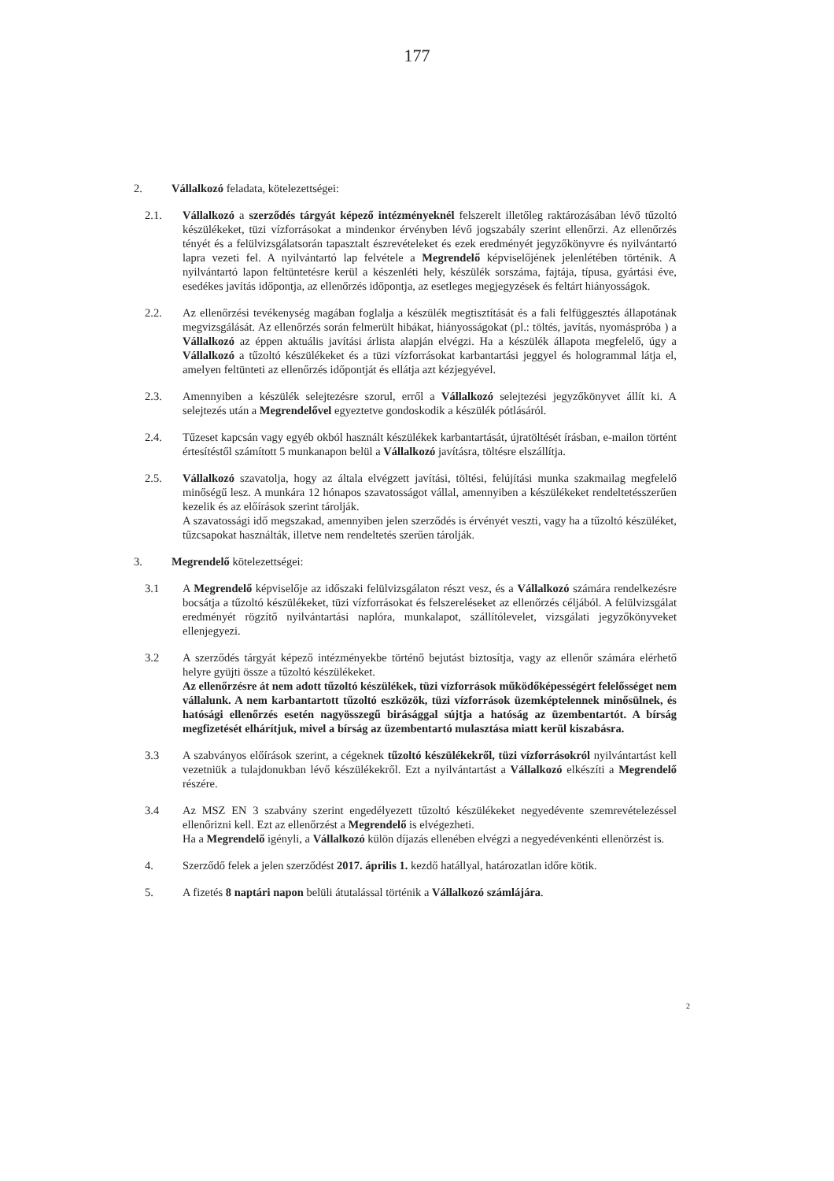177
2. Vállalkozó feladata, kötelezettségei:
2.1. Vállalkozó a szerződés tárgyát képező intézményeknél felszerelt illetőleg raktározásában lévő tűzoltó készülékeket, tüzi vízforrásokat a mindenkor érvényben lévő jogszabály szerint ellenőrzi. Az ellenőrzés tényét és a felülvizsgálatsorán tapasztalt észrevételeket és ezek eredményét jegyzőkönyvre és nyilvántartó lapra vezeti fel. A nyilvántartó lap felvétele a Megrendelő képviselőjének jelenlétében történik. A nyilvántartó lapon feltüntetésre kerül a készenléti hely, készülék sorszáma, fajtája, típusa, gyártási éve, esedékes javítás időpontja, az ellenőrzés időpontja, az esetleges megjegyzések és feltárt hiányosságok.
2.2. Az ellenőrzési tevékenység magában foglalja a készülék megtisztítását és a fali felfüggesztés állapotának megvizsgálását. Az ellenőrzés során felmerült hibákat, hiányosságokat (pl.: töltés, javítás, nyomáspróba ) a Vállalkozó az éppen aktuális javítási árlista alapján elvégzi. Ha a készülék állapota megfelelő, úgy a Vállalkozó a tűzoltó készülékeket és a tüzi vízforrásokat karbantartási jeggyel és hologrammal látja el, amelyen feltünteti az ellenőrzés időpontját és ellátja azt kézjegyével.
2.3. Amennyiben a készülék selejtezésre szorul, erről a Vállalkozó selejtezési jegyzőkönyvet állít ki. A selejtezés után a Megrendelővel egyeztetve gondoskodik a készülék pótlásáról.
2.4. Tűzeset kapcsán vagy egyéb okból használt készülékek karbantartását, újratöltését írásban, e-mailon történt értesítéstől számított 5 munkanapon belül a Vállalkozó javításra, töltésre elszállítja.
2.5. Vállalkozó szavatolja, hogy az általa elvégzett javítási, töltési, felújítási munka szakmailag megfelelő minőségű lesz. A munkára 12 hónapos szavatosságot vállal, amennyiben a készülékeket rendeltetésszerűen kezelik és az előírások szerint tárolják.
A szavatossági idő megszakad, amennyiben jelen szerződés is érvényét veszti, vagy ha a tűzoltó készüléket, tűzcsapokat használták, illetve nem rendeltetés szerűen tárolják.
3. Megrendelő kötelezettségei:
3.1 A Megrendelő képviselője az időszaki felülvizsgálaton részt vesz, és a Vállalkozó számára rendelkezésre bocsátja a tűzoltó készülékeket, tüzi vízforrásokat és felszereléseket az ellenőrzés céljából. A felülvizsgálat eredményét rögzítő nyilvántartási naplóra, munkalapot, szállítólevelet, vizsgálati jegyzőkönyveket ellenjegyezi.
3.2 A szerződés tárgyát képező intézményekbe történő bejutást biztosítja, vagy az ellenőr számára elérhető helyre gyüjti össze a tűzoltó készülékeket.
Az ellenőrzésre át nem adott tűzoltó készülékek, tüzi vízforrások működőképességért felelősséget nem vállalunk. A nem karbantartott tűzoltó eszközök, tüzi vízforrások üzemképtelennek minősülnek, és hatósági ellenőrzés esetén nagyösszegű birásággal sújtja a hatóság az üzembentartót. A bírság megfizetését elhárítjuk, mivel a bírság az üzembentartó mulasztása miatt kerül kiszabásra.
3.3 A szabványos előírások szerint, a cégeknek tűzoltó készülékekről, tüzi vízforrásokról nyilvántartást kell vezetniük a tulajdonukban lévő készülékekről. Ezt a nyilvántartást a Vállalkozó elkészíti a Megrendelő részére.
3.4 Az MSZ EN 3 szabvány szerint engedélyezett tűzoltó készülékeket negyedévente szemrevételezéssel ellenőrizni kell. Ezt az ellenőrzést a Megrendelő is elvégezheti.
Ha a Megrendelő igényli, a Vállalkozó külön díjazás ellenében elvégzi a negyedévenkénti ellenörzést is.
4. Szerződő felek a jelen szerződést 2017. április 1. kezdő hatállyal, határozatlan időre kötik.
5. A fizetés 8 naptári napon belüli átutalással történik a Vállalkozó számlájára.
2